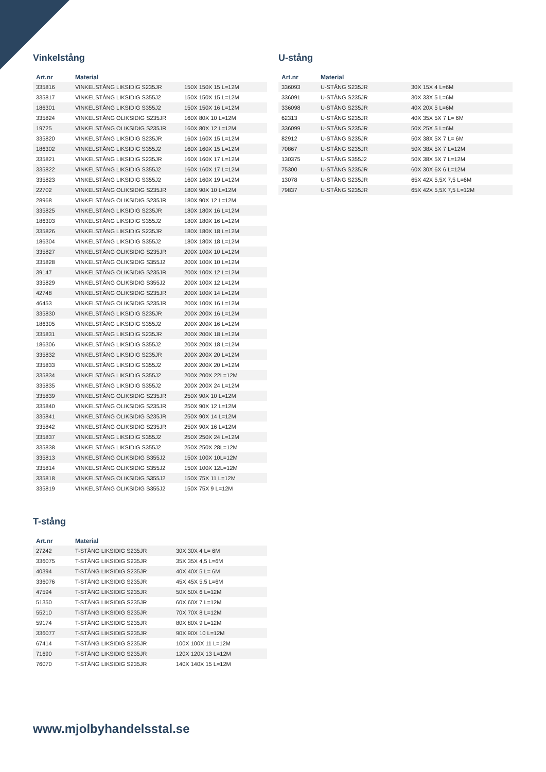Vinkelstång
| Art.nr | Material | |
| --- | --- | --- |
| 335816 | VINKELSTÅNG LIKSIDIG S235JR | 150X 150X 15 L=12M |
| 335817 | VINKELSTÅNG LIKSIDIG S355J2 | 150X 150X 15 L=12M |
| 186301 | VINKELSTÅNG LIKSIDIG S355J2 | 150X 150X 16 L=12M |
| 335824 | VINKELSTÅNG OLIKSIDIG S235JR | 160X 80X 10 L=12M |
| 19725 | VINKELSTÅNG OLIKSIDIG S235JR | 160X 80X 12 L=12M |
| 335820 | VINKELSTÅNG LIKSIDIG S235JR | 160X 160X 15 L=12M |
| 186302 | VINKELSTÅNG LIKSIDIG S355J2 | 160X 160X 15 L=12M |
| 335821 | VINKELSTÅNG LIKSIDIG S235JR | 160X 160X 17 L=12M |
| 335822 | VINKELSTÅNG LIKSIDIG S355J2 | 160X 160X 17 L=12M |
| 335823 | VINKELSTÅNG LIKSIDIG S355J2 | 160X 160X 19 L=12M |
| 22702 | VINKELSTÅNG OLIKSIDIG S235JR | 180X 90X 10 L=12M |
| 28968 | VINKELSTÅNG OLIKSIDIG S235JR | 180X 90X 12 L=12M |
| 335825 | VINKELSTÅNG LIKSIDIG S235JR | 180X 180X 16 L=12M |
| 186303 | VINKELSTÅNG LIKSIDIG S355J2 | 180X 180X 16 L=12M |
| 335826 | VINKELSTÅNG LIKSIDIG S235JR | 180X 180X 18 L=12M |
| 186304 | VINKELSTÅNG LIKSIDIG S355J2 | 180X 180X 18 L=12M |
| 335827 | VINKELSTÅNG OLIKSIDIG S235JR | 200X 100X 10 L=12M |
| 335828 | VINKELSTÅNG OLIKSIDIG S355J2 | 200X 100X 10 L=12M |
| 39147 | VINKELSTÅNG OLIKSIDIG S235JR | 200X 100X 12 L=12M |
| 335829 | VINKELSTÅNG OLIKSIDIG S355J2 | 200X 100X 12 L=12M |
| 42748 | VINKELSTÅNG OLIKSIDIG S235JR | 200X 100X 14 L=12M |
| 46453 | VINKELSTÅNG OLIKSIDIG S235JR | 200X 100X 16 L=12M |
| 335830 | VINKELSTÅNG LIKSIDIG S235JR | 200X 200X 16 L=12M |
| 186305 | VINKELSTÅNG LIKSIDIG S355J2 | 200X 200X 16 L=12M |
| 335831 | VINKELSTÅNG LIKSIDIG S235JR | 200X 200X 18 L=12M |
| 186306 | VINKELSTÅNG LIKSIDIG S355J2 | 200X 200X 18 L=12M |
| 335832 | VINKELSTÅNG LIKSIDIG S235JR | 200X 200X 20 L=12M |
| 335833 | VINKELSTÅNG LIKSIDIG S355J2 | 200X 200X 20 L=12M |
| 335834 | VINKELSTÅNG LIKSIDIG S355J2 | 200X 200X 22L=12M |
| 335835 | VINKELSTÅNG LIKSIDIG S355J2 | 200X 200X 24 L=12M |
| 335839 | VINKELSTÅNG OLIKSIDIG S235JR | 250X 90X 10 L=12M |
| 335840 | VINKELSTÅNG OLIKSIDIG S235JR | 250X 90X 12 L=12M |
| 335841 | VINKELSTÅNG OLIKSIDIG S235JR | 250X 90X 14 L=12M |
| 335842 | VINKELSTÅNG OLIKSIDIG S235JR | 250X 90X 16 L=12M |
| 335837 | VINKELSTÅNG LIKSIDIG S355J2 | 250X 250X 24 L=12M |
| 335838 | VINKELSTÅNG LIKSIDIG S355J2 | 250X 250X 28L=12M |
| 335813 | VINKELSTÅNG OLIKSIDIG S355J2 | 150X 100X 10L=12M |
| 335814 | VINKELSTÅNG OLIKSIDIG S355J2 | 150X 100X 12L=12M |
| 335818 | VINKELSTÅNG OLIKSIDIG S355J2 | 150X 75X 11 L=12M |
| 335819 | VINKELSTÅNG OLIKSIDIG S355J2 | 150X 75X 9 L=12M |
T-stång
| Art.nr | Material | |
| --- | --- | --- |
| 27242 | T-STÅNG LIKSIDIG S235JR | 30X 30X 4 L= 6M |
| 336075 | T-STÅNG LIKSIDIG S235JR | 35X 35X 4,5 L=6M |
| 40394 | T-STÅNG LIKSIDIG S235JR | 40X 40X 5 L= 6M |
| 336076 | T-STÅNG LIKSIDIG S235JR | 45X 45X 5,5 L=6M |
| 47594 | T-STÅNG LIKSIDIG S235JR | 50X 50X 6 L=12M |
| 51350 | T-STÅNG LIKSIDIG S235JR | 60X 60X 7 L=12M |
| 55210 | T-STÅNG LIKSIDIG S235JR | 70X 70X 8 L=12M |
| 59174 | T-STÅNG LIKSIDIG S235JR | 80X 80X 9 L=12M |
| 336077 | T-STÅNG LIKSIDIG S235JR | 90X 90X 10 L=12M |
| 67414 | T-STÅNG LIKSIDIG S235JR | 100X 100X 11 L=12M |
| 71690 | T-STÅNG LIKSIDIG S235JR | 120X 120X 13 L=12M |
| 76070 | T-STÅNG LIKSIDIG S235JR | 140X 140X 15 L=12M |
U-stång
| Art.nr | Material | |
| --- | --- | --- |
| 336093 | U-STÅNG S235JR | 30X 15X 4 L=6M |
| 336091 | U-STÅNG S235JR | 30X 33X 5 L=6M |
| 336098 | U-STÅNG S235JR | 40X 20X 5 L=6M |
| 62313 | U-STÅNG S235JR | 40X 35X 5X 7 L= 6M |
| 336099 | U-STÅNG S235JR | 50X 25X 5 L=6M |
| 82912 | U-STÅNG S235JR | 50X 38X 5X 7 L= 6M |
| 70867 | U-STÅNG S235JR | 50X 38X 5X 7 L=12M |
| 130375 | U-STÅNG S355J2 | 50X 38X 5X 7 L=12M |
| 75300 | U-STÅNG S235JR | 60X 30X 6X 6 L=12M |
| 13078 | U-STÅNG S235JR | 65X 42X 5,5X 7,5 L=6M |
| 79837 | U-STÅNG S235JR | 65X 42X 5,5X 7,5 L=12M |
www.mjolbyhandelsstal.se